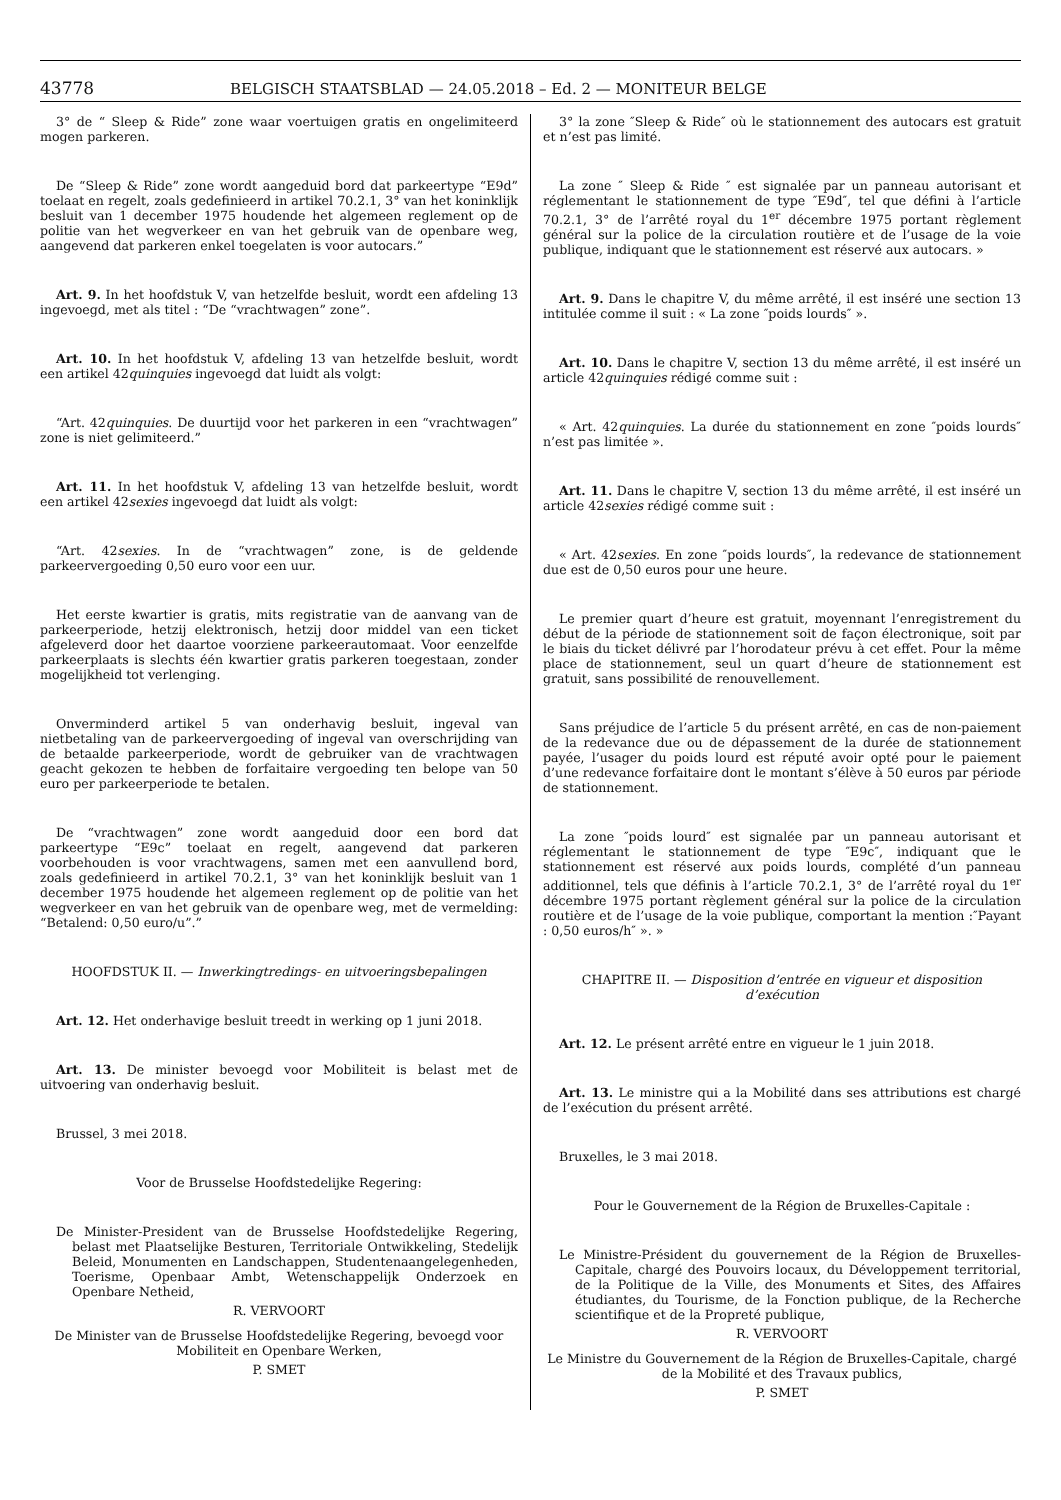43778 BELGISCH STAATSBLAD — 24.05.2018 – Ed. 2 — MONITEUR BELGE
3° de “ Sleep & Ride” zone waar voertuigen gratis en ongelimiteerd mogen parkeren.
De “Sleep & Ride” zone wordt aangeduid bord dat parkeertype “E9d” toelaat en regelt, zoals gedefinieerd in artikel 70.2.1, 3° van het koninklijk besluit van 1 december 1975 houdende het algemeen reglement op de politie van het wegverkeer en van het gebruik van de openbare weg, aangevend dat parkeren enkel toegelaten is voor autocars.”
Art. 9. In het hoofdstuk V, van hetzelfde besluit, wordt een afdeling 13 ingevoegd, met als titel : “De “vrachtwagen” zone”.
Art. 10. In het hoofdstuk V, afdeling 13 van hetzelfde besluit, wordt een artikel 42quinquies ingevoegd dat luidt als volgt:
“Art. 42quinquies. De duurtijd voor het parkeren in een “vrachtwagen” zone is niet gelimiteerd.”
Art. 11. In het hoofdstuk V, afdeling 13 van hetzelfde besluit, wordt een artikel 42sexies ingevoegd dat luidt als volgt:
“Art. 42sexies. In de “vrachtwagen” zone, is de geldende parkeervergoeding 0,50 euro voor een uur.
Het eerste kwartier is gratis, mits registratie van de aanvang van de parkeerperiode, hetzij elektronisch, hetzij door middel van een ticket afgeleverd door het daartoe voorziene parkeerautomaat. Voor eenzelfde parkeerplaats is slechts één kwartier gratis parkeren toegestaan, zonder mogelijkheid tot verlenging.
Onverminderd artikel 5 van onderhavig besluit, ingeval van nietbetaling van de parkeervergoeding of ingeval van overschrijding van de betaalde parkeerperiode, wordt de gebruiker van de vrachtwagen geacht gekozen te hebben de forfaitaire vergoeding ten belope van 50 euro per parkeerperiode te betalen.
De “vrachtwagen” zone wordt aangeduid door een bord dat parkeertype “E9c” toelaat en regelt, aangevend dat parkeren voorbehouden is voor vrachtwagens, samen met een aanvullend bord, zoals gedefinieerd in artikel 70.2.1, 3° van het koninklijk besluit van 1 december 1975 houdende het algemeen reglement op de politie van het wegverkeer en van het gebruik van de openbare weg, met de vermelding: “Betalend: 0,50 euro/u”.”
HOOFDSTUK II. — Inwerkingtredings- en uitvoeringsbepalingen
Art. 12. Het onderhavige besluit treedt in werking op 1 juni 2018.
Art. 13. De minister bevoegd voor Mobiliteit is belast met de uitvoering van onderhavig besluit.
Brussel, 3 mei 2018.
Voor de Brusselse Hoofdstedelijke Regering:
De Minister-President van de Brusselse Hoofdstedelijke Regering, belast met Plaatselijke Besturen, Territoriale Ontwikkeling, Stedelijk Beleid, Monumenten en Landschappen, Studentenaangelegenheden, Toerisme, Openbaar Ambt, Wetenschappelijk Onderzoek en Openbare Netheid,
R. VERVOORT
De Minister van de Brusselse Hoofdstedelijke Regering, bevoegd voor Mobiliteit en Openbare Werken,
P. SMET
3° la zone ″Sleep & Ride″ où le stationnement des autocars est gratuit et n’est pas limité.
La zone ″ Sleep & Ride ″ est signalée par un panneau autorisant et réglementant le stationnement de type ″E9d″, tel que défini à l’article 70.2.1, 3° de l’arrêté royal du 1<sup>er</sup> décembre 1975 portant règlement général sur la police de la circulation routière et de l’usage de la voie publique, indiquant que le stationnement est réservé aux autocars. »
Art. 9. Dans le chapitre V, du même arrêté, il est inséré une section 13 intitulée comme il suit : « La zone ″poids lourds″ ».
Art. 10. Dans le chapitre V, section 13 du même arrêté, il est inséré un article 42quinquies rédigé comme suit :
« Art. 42quinquies. La durée du stationnement en zone ″poids lourds″ n’est pas limitée ».
Art. 11. Dans le chapitre V, section 13 du même arrêté, il est inséré un article 42sexies rédigé comme suit :
« Art. 42sexies. En zone ″poids lourds″, la redevance de stationnement due est de 0,50 euros pour une heure.
Le premier quart d’heure est gratuit, moyennant l’enregistrement du début de la période de stationnement soit de façon électronique, soit par le biais du ticket délivré par l’horodateur prévu à cet effet. Pour la même place de stationnement, seul un quart d’heure de stationnement est gratuit, sans possibilité de renouvellement.
Sans préjudice de l’article 5 du présent arrêté, en cas de non-paiement de la redevance due ou de dépassement de la durée de stationnement payée, l’usager du poids lourd est réputé avoir opté pour le paiement d’une redevance forfaitaire dont le montant s’élève à 50 euros par période de stationnement.
La zone ″poids lourd″ est signalée par un panneau autorisant et réglementant le stationnement de type ″E9c″, indiquant que le stationnement est réservé aux poids lourds, complété d’un panneau additionnel, tels que définis à l’article 70.2.1, 3° de l’arrêté royal du 1<sup>er</sup> décembre 1975 portant règlement général sur la police de la circulation routière et de l’usage de la voie publique, comportant la mention :″Payant : 0,50 euros/h″ ». »
CHAPITRE II. — Disposition d’entrée en vigueur et disposition d’exécution
Art. 12. Le présent arrêté entre en vigueur le 1 juin 2018.
Art. 13. Le ministre qui a la Mobilité dans ses attributions est chargé de l’exécution du présent arrêté.
Bruxelles, le 3 mai 2018.
Pour le Gouvernement de la Région de Bruxelles-Capitale :
Le Ministre-Président du gouvernement de la Région de Bruxelles-Capitale, chargé des Pouvoirs locaux, du Développement territorial, de la Politique de la Ville, des Monuments et Sites, des Affaires étudiantes, du Tourisme, de la Fonction publique, de la Recherche scientifique et de la Propreté publique,
R. VERVOORT
Le Ministre du Gouvernement de la Région de Bruxelles-Capitale, chargé de la Mobilité et des Travaux publics,
P. SMET